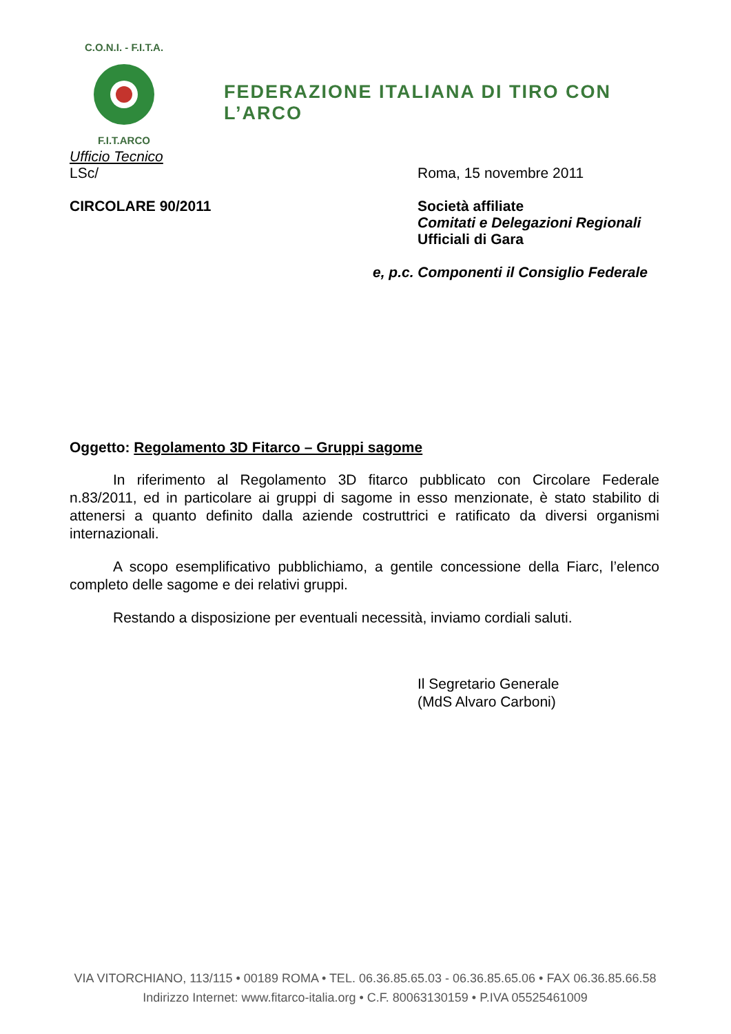C.O.N.I. - F.I.T.A.
F.I.T.ARCO
FEDERAZIONE ITALIANA DI TIRO CON L’ARCO
Ufficio Tecnico
LSc/ Roma, 15 novembre 2011
CIRCOLARE 90/2011 Società affiliate
Comitati e Delegazioni Regionali
Ufficiali di Gara
e, p.c. Componenti il Consiglio Federale
Oggetto: Regolamento 3D Fitarco – Gruppi sagome
In riferimento al Regolamento 3D fitarco pubblicato con Circolare Federale n.83/2011, ed in particolare ai gruppi di sagome in esso menzionate, è stato stabilito di attenersi a quanto definito dalla aziende costruttrici e ratificato da diversi organismi internazionali.
A scopo esemplificativo pubblichiamo, a gentile concessione della Fiarc, l’elenco completo delle sagome e dei relativi gruppi.
Restando a disposizione per eventuali necessità, inviamo cordiali saluti.
Il Segretario Generale
(MdS Alvaro Carboni)
VIA VITORCHIANO, 113/115 • 00189 ROMA • TEL. 06.36.85.65.03 - 06.36.85.65.06 • FAX 06.36.85.66.58
Indirizzo Internet: www.fitarco-italia.org • C.F. 80063130159 • P.IVA 05525461009